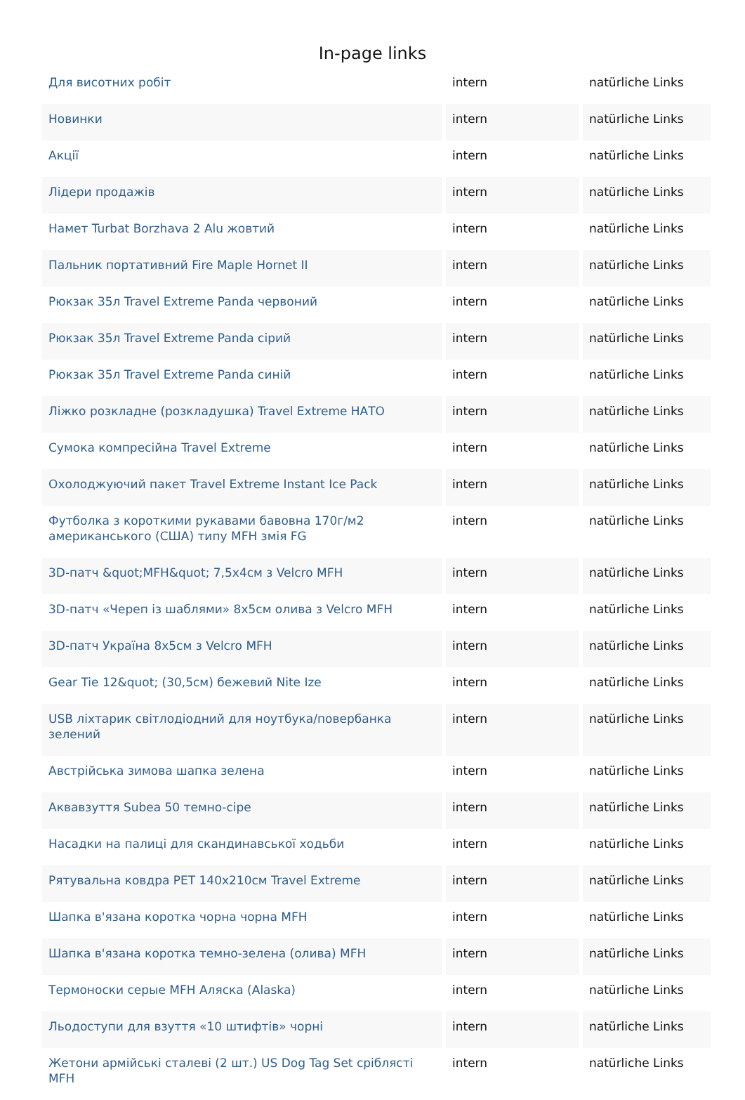In-page links
| Для висотних робіт | intern | natürliche Links |
| Новинки | intern | natürliche Links |
| Акції | intern | natürliche Links |
| Лідери продажів | intern | natürliche Links |
| Намет Turbat Borzhava 2 Alu жовтий | intern | natürliche Links |
| Пальник портативний Fire Maple Hornet II | intern | natürliche Links |
| Рюкзак 35л Travel Extreme Panda червоний | intern | natürliche Links |
| Рюкзак 35л Travel Extreme Panda сірий | intern | natürliche Links |
| Рюкзак 35л Travel Extreme Panda синій | intern | natürliche Links |
| Ліжко розкладне (розкладушка) Travel Extreme НАТО | intern | natürliche Links |
| Сумока компресійна Travel Extreme | intern | natürliche Links |
| Охолоджуючий пакет Travel Extreme Instant Ice Pack | intern | natürliche Links |
| Футболка з короткими рукавами бавовна 170г/м2 американського (США) типу MFH змія FG | intern | natürliche Links |
| 3D-патч &quot;MFH&quot; 7,5x4см з Velcro MFH | intern | natürliche Links |
| 3D-патч «Череп із шаблями» 8x5см олива з Velcro MFH | intern | natürliche Links |
| 3D-патч Україна 8x5см з Velcro MFH | intern | natürliche Links |
| Gear Tie 12&quot; (30,5см) бежевий Nite Ize | intern | natürliche Links |
| USB ліхтарик світлодіодний для ноутбука/повербанка зелений | intern | natürliche Links |
| Австрійська зимова шапка зелена | intern | natürliche Links |
| Аквавзуття Subea 50 темно-сіре | intern | natürliche Links |
| Насадки на палиці для скандинавської ходьби | intern | natürliche Links |
| Рятувальна ковдра PET 140x210см Travel Extreme | intern | natürliche Links |
| Шапка в'язана коротка чорна чорна MFH | intern | natürliche Links |
| Шапка в'язана коротка темно-зелена (олива) MFH | intern | natürliche Links |
| Термоноски серые MFH Аляска (Alaska) | intern | natürliche Links |
| Льодоступи для взуття «10 штифтів» чорні | intern | natürliche Links |
| Жетони армійські сталеві (2 шт.) US Dog Tag Set сріблясті MFH | intern | natürliche Links |